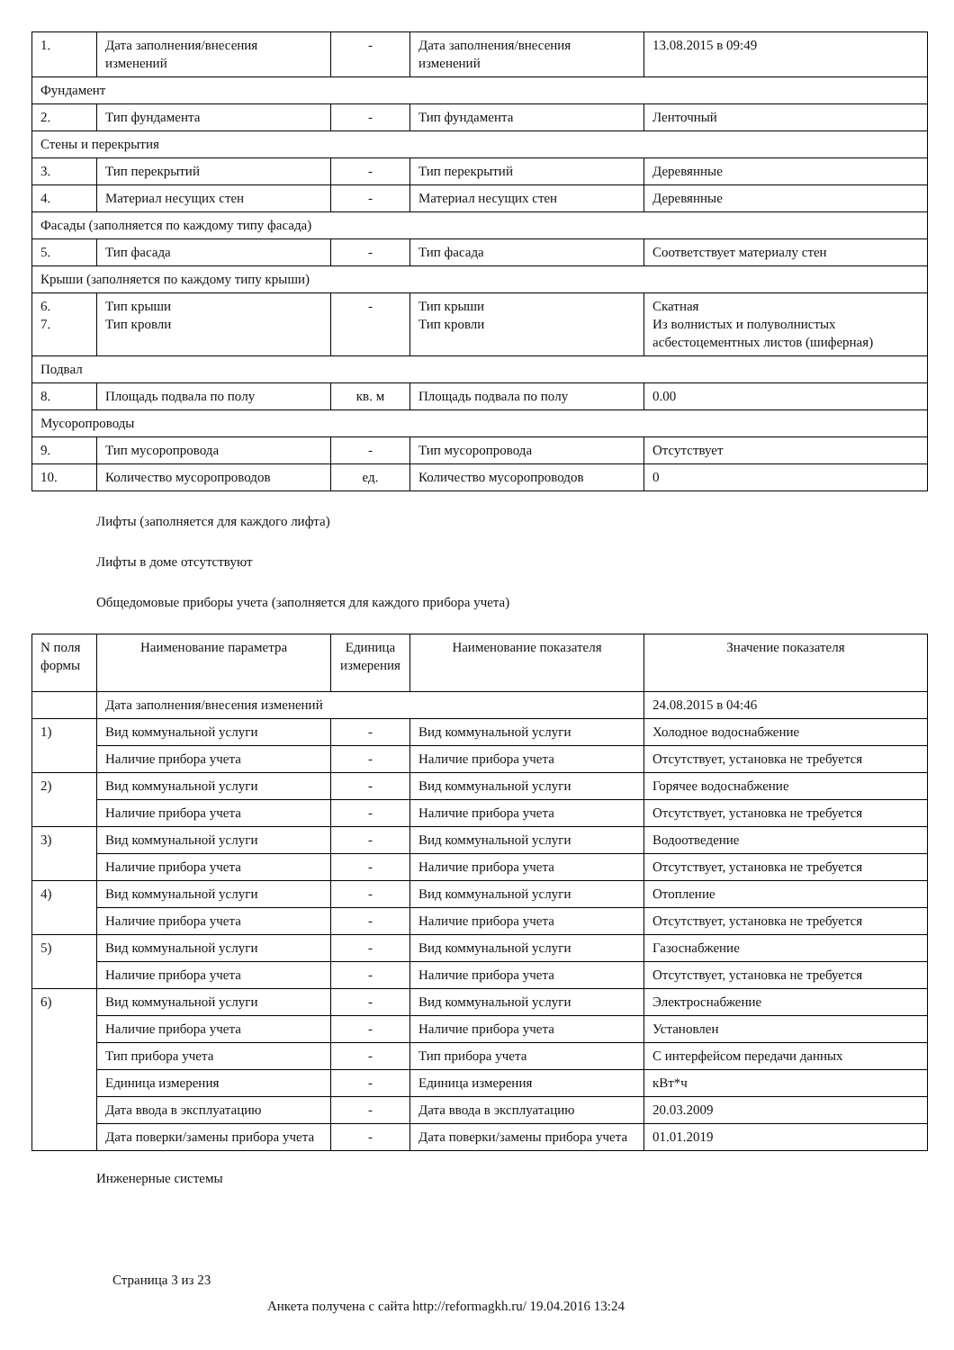| 1. | Дата заполнения/внесения изменений | - | Дата заполнения/внесения изменений | 13.08.2015 в 09:49 |
| Фундамент | | | | |
| 2. | Тип фундамента | - | Тип фундамента | Ленточный |
| Стены и перекрытия | | | | |
| 3. | Тип перекрытий | - | Тип перекрытий | Деревянные |
| 4. | Материал несущих стен | - | Материал несущих стен | Деревянные |
| Фасады (заполняется по каждому типу фасада) | | | | |
| 5. | Тип фасада | - | Тип фасада | Соответствует материалу стен |
| Крыши (заполняется по каждому типу крыши) | | | | |
| 6. 7. | Тип крыши Тип кровли | - | Тип крыши Тип кровли | Скатная Из волнистых и полуволнистых асбестоцементных листов (шиферная) |
| Подвал | | | | |
| 8. | Площадь подвала по полу | кв. м | Площадь подвала по полу | 0.00 |
| Мусоропроводы | | | | |
| 9. | Тип мусоропровода | - | Тип мусоропровода | Отсутствует |
| 10. | Количество мусоропроводов | ед. | Количество мусоропроводов | 0 |
Лифты (заполняется для каждого лифта)
Лифты в доме отсутствуют
Общедомовые приборы учета (заполняется для каждого прибора учета)
| N поля формы | Наименование параметра | Единица измерения | Наименование показателя | Значение показателя |
| --- | --- | --- | --- | --- |
| | Дата заполнения/внесения изменений | | | 24.08.2015 в 04:46 |
| 1) | Вид коммунальной услуги | - | Вид коммунальной услуги | Холодное водоснабжение |
| | Наличие прибора учета | - | Наличие прибора учета | Отсутствует, установка не требуется |
| 2) | Вид коммунальной услуги | - | Вид коммунальной услуги | Горячее водоснабжение |
| | Наличие прибора учета | - | Наличие прибора учета | Отсутствует, установка не требуется |
| 3) | Вид коммунальной услуги | - | Вид коммунальной услуги | Водоотведение |
| | Наличие прибора учета | - | Наличие прибора учета | Отсутствует, установка не требуется |
| 4) | Вид коммунальной услуги | - | Вид коммунальной услуги | Отопление |
| | Наличие прибора учета | - | Наличие прибора учета | Отсутствует, установка не требуется |
| 5) | Вид коммунальной услуги | - | Вид коммунальной услуги | Газоснабжение |
| | Наличие прибора учета | - | Наличие прибора учета | Отсутствует, установка не требуется |
| 6) | Вид коммунальной услуги | - | Вид коммунальной услуги | Электроснабжение |
| | Наличие прибора учета | - | Наличие прибора учета | Установлен |
| | Тип прибора учета | - | Тип прибора учета | С интерфейсом передачи данных |
| | Единица измерения | - | Единица измерения | кВт*ч |
| | Дата ввода в эксплуатацию | - | Дата ввода в эксплуатацию | 20.03.2009 |
| | Дата поверки/замены прибора учета | - | Дата поверки/замены прибора учета | 01.01.2019 |
Инженерные системы
Страница 3 из 23
Анкета получена с сайта http://reformagkh.ru/ 19.04.2016 13:24